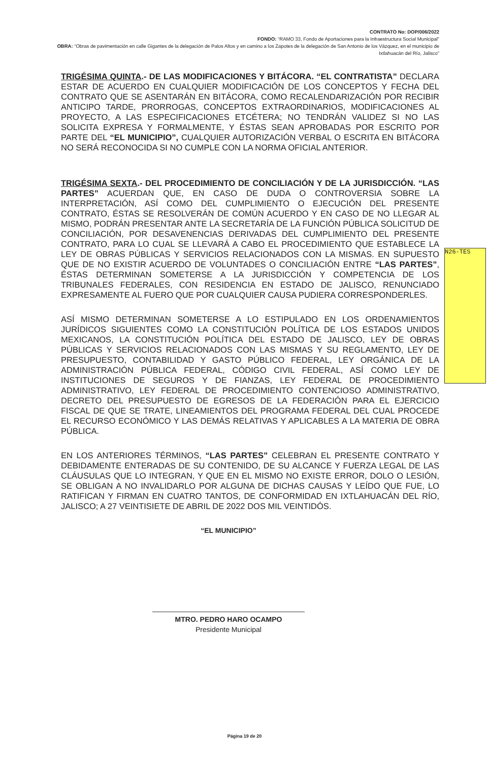CONTRATO No: DOP/006/2022
FONDO: “RAMO 33, Fondo de Aportaciones para la Infraestructura Social Municipal”
OBRA: “Obras de pavimentación en calle Gigantes de la delegación de Palos Altos y en camino a los Zapotes de la delegación de San Antonio de los Vázquez, en el municipio de Ixtlahuacán del Río, Jalisco”
TRIGÉSIMA QUINTA.- DE LAS MODIFICACIONES Y BITÁCORA. “EL CONTRATISTA” DECLARA ESTAR DE ACUERDO EN CUALQUIER MODIFICACIÓN DE LOS CONCEPTOS Y FECHA DEL CONTRATO QUE SE ASENTARÁN EN BITÁCORA, COMO RECALENDARIZACIÓN POR RECIBIR ANTICIPO TARDE, PRORROGAS, CONCEPTOS EXTRAORDINARIOS, MODIFICACIONES AL PROYECTO, A LAS ESPECIFICACIONES ETCÉTERA; NO TENDRÁN VALIDEZ SI NO LAS SOLICITA EXPRESA Y FORMALMENTE, Y ÉSTAS SEAN APROBADAS POR ESCRITO POR PARTE DEL “EL MUNICIPIO”, CUALQUIER AUTORIZACIÓN VERBAL O ESCRITA EN BITÁCORA NO SERÁ RECONOCIDA SI NO CUMPLE CON LA NORMA OFICIAL ANTERIOR.
TRIGÉSIMA SEXTA.- DEL PROCEDIMIENTO DE CONCILIACIÓN Y DE LA JURISDICCIÓN. “LAS PARTES” ACUERDAN QUE, EN CASO DE DUDA O CONTROVERSIA SOBRE LA INTERPRETACIÓN, ASÍ COMO DEL CUMPLIMIENTO O EJECUCIÓN DEL PRESENTE CONTRATO, ÉSTAS SE RESOLVERÁN DE COMÚN ACUERDO Y EN CASO DE NO LLEGAR AL MISMO, PODRÁN PRESENTAR ANTE LA SECRETARÍA DE LA FUNCIÓN PÚBLICA SOLICITUD DE CONCILIACIÓN, POR DESAVENENCIAS DERIVADAS DEL CUMPLIMIENTO DEL PRESENTE CONTRATO, PARA LO CUAL SE LLEVARÁ A CABO EL PROCEDIMIENTO QUE ESTABLECE LA LEY DE OBRAS PÚBLICAS Y SERVICIOS RELACIONADOS CON LA MISMAS. EN SUPUESTO QUE DE NO EXISTIR ACUERDO DE VOLUNTADES O CONCILIACIÓN ENTRE “LAS PARTES”, ÉSTAS DETERMINAN SOMETERSE A LA JURISDICCIÓN Y COMPETENCIA DE LOS TRIBUNALES FEDERALES, CON RESIDENCIA EN ESTADO DE JALISCO, RENUNCIADO EXPRESAMENTE AL FUERO QUE POR CUALQUIER CAUSA PUDIERA CORRESPONDERLES.
ASÍ MISMO DETERMINAN SOMETERSE A LO ESTIPULADO EN LOS ORDENAMIENTOS JURÍDICOS SIGUIENTES COMO LA CONSTITUCIÓN POLÍTICA DE LOS ESTADOS UNIDOS MEXICANOS, LA CONSTITUCIÓN POLÍTICA DEL ESTADO DE JALISCO, LEY DE OBRAS PÚBLICAS Y SERVICIOS RELACIONADOS CON LAS MISMAS Y SU REGLAMENTO, LEY DE PRESUPUESTO, CONTABILIDAD Y GASTO PÚBLICO FEDERAL, LEY ORGÁNICA DE LA ADMINISTRACIÓN PÚBLICA FEDERAL, CÓDIGO CIVIL FEDERAL, ASÍ COMO LEY DE INSTITUCIONES DE SEGUROS Y DE FIANZAS, LEY FEDERAL DE PROCEDIMIENTO ADMINISTRATIVO, LEY FEDERAL DE PROCEDIMIENTO CONTENCIOSO ADMINISTRATIVO, DECRETO DEL PRESUPUESTO DE EGRESOS DE LA FEDERACIÓN PARA EL EJERCICIO FISCAL DE QUE SE TRATE, LINEAMIENTOS DEL PROGRAMA FEDERAL DEL CUAL PROCEDE EL RECURSO ECONÓMICO Y LAS DEMÁS RELATIVAS Y APLICABLES A LA MATERIA DE OBRA PÚBLICA.
EN LOS ANTERIORES TÉRMINOS, “LAS PARTES” CELEBRAN EL PRESENTE CONTRATO Y DEBIDAMENTE ENTERADAS DE SU CONTENIDO, DE SU ALCANCE Y FUERZA LEGAL DE LAS CLÁUSULAS QUE LO INTEGRAN, Y QUE EN EL MISMO NO EXISTE ERROR, DOLO O LESIÓN, SE OBLIGAN A NO INVALIDARLO POR ALGUNA DE DICHAS CAUSAS Y LEÍDO QUE FUE, LO RATIFICAN Y FIRMAN EN CUATRO TANTOS, DE CONFORMIDAD EN IXTLAHUACÁN DEL RÍO, JALISCO; A 27 VEINTISIETE DE ABRIL DE 2022 DOS MIL VEINTIDÓS.
“EL MUNICIPIO”
MTRO. PEDRO HARO OCAMPO
Presidente Municipal
N26-TES
Página 19 de 20